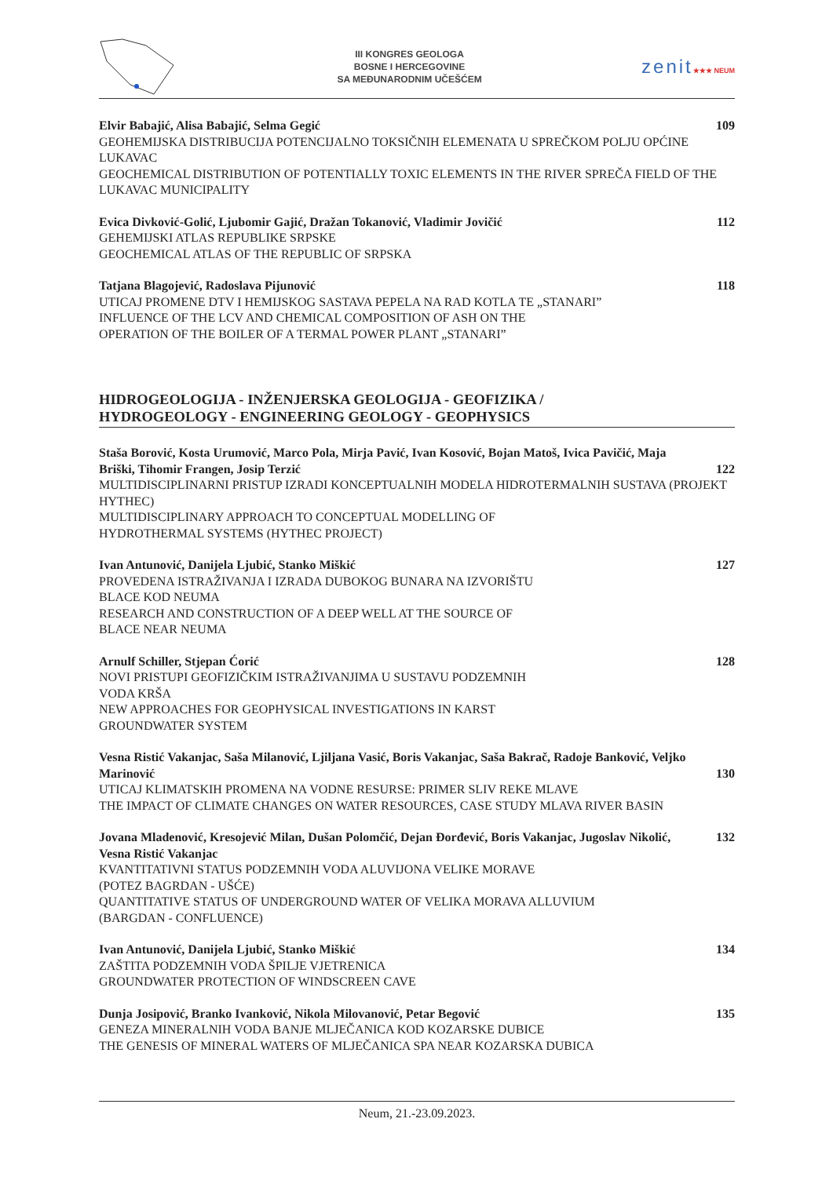III KONGRES GEOLOGA
BOSNE I HERCEGOVINE
SA MEĐUNARODNIM UČEŠĆEM
zenit★★★ NEUM
Elvir Babajić, Alisa Babajić, Selma Gegić 109
GEOHEMIJSKA DISTRIBUCIJA POTENCIJALNO TOKSIČNIH ELEMENATA U SPREČKOM POLJU OPĆINE LUKAVAC
GEOCHEMICAL DISTRIBUTION OF POTENTIALLY TOXIC ELEMENTS IN THE RIVER SPREČA FIELD OF THE LUKAVAC MUNICIPALITY
Evica Divković-Golić, Ljubomir Gajić, Dražan Tokanović, Vladimir Jovičić 112
GEHEMIJSKI ATLAS REPUBLIKE SRPSKE
GEOCHEMICAL ATLAS OF THE REPUBLIC OF SRPSKA
Tatjana Blagojević, Radoslava Pijunović 118
UTICAJ PROMENE DTV I HEMIJSKOG SASTAVA PEPELA NA RAD KOTLA TE „STANARI”
INFLUENCE OF THE LCV AND CHEMICAL COMPOSITION OF ASH ON THE
OPERATION OF THE BOILER OF A TERMAL POWER PLANT „STANARI”
HIDROGEOLOGIJA - INŽENJERSKA GEOLOGIJA - GEOFIZIKA /
HYDROGEOLOGY - ENGINEERING GEOLOGY - GEOPHYSICS
Staša Borović, Kosta Urumović, Marco Pola, Mirja Pavić, Ivan Kosović, Bojan Matoš, Ivica Pavičić, Maja Briški, Tihomir Frangen, Josip Terzić 122
MULTIDISCIPLINARNI PRISTUP IZRADI KONCEPTUALNIH MODELA HIDROTERMALNIH SUSTAVA (PROJEKT HYTHEC)
MULTIDISCIPLINARY APPROACH TO CONCEPTUAL MODELLING OF
HYDROTHERMAL SYSTEMS (HYTHEC PROJECT)
Ivan Antunović, Danijela Ljubić, Stanko Miškić 127
PROVEDENA ISTRAŽIVANJA I IZRADA DUBOKOG BUNARA NA IZVORIŠTU
BLACE KOD NEUMA
RESEARCH AND CONSTRUCTION OF A DEEP WELL AT THE SOURCE OF
BLACE NEAR NEUMA
Arnulf Schiller, Stjepan Ćorić 128
NOVI PRISTUPI GEOFIZIČKIM ISTRAŽIVANJIMA U SUSTAVU PODZEMNIH
VODA KRŠA
NEW APPROACHES FOR GEOPHYSICAL INVESTIGATIONS IN KARST
GROUNDWATER SYSTEM
Vesna Ristić Vakanjac, Saša Milanović, Ljiljana Vasić, Boris Vakanjac, Saša Bakrač, Radoje Banković, Veljko Marinović 130
UTICAJ KLIMATSKIH PROMENA NA VODNE RESURSE: PRIMER SLIV REKE MLAVE
THE IMPACT OF CLIMATE CHANGES ON WATER RESOURCES, CASE STUDY MLAVA RIVER BASIN
Jovana Mladenović, Kresojević Milan, Dušan Polomčić, Dejan Đorđević, Boris Vakanjac, Jugoslav Nikolić, Vesna Ristić Vakanjac 132
KVANTITATIVNI STATUS PODZEMNIH VODA ALUVIJONA VELIKE MORAVE
(POTEZ BAGRDAN - UŠĆE)
QUANTITATIVE STATUS OF UNDERGROUND WATER OF VELIKA MORAVA ALLUVIUM
(BARGDAN - CONFLUENCE)
Ivan Antunović, Danijela Ljubić, Stanko Miškić 134
ZAŠTITA PODZEMNIH VODA ŠPILJE VJETRENICA
GROUNDWATER PROTECTION OF WINDSCREEN CAVE
Dunja Josipović, Branko Ivanković, Nikola Milovanović, Petar Begović 135
GENEZA MINERALNIH VODA BANJE MLJEČANICA KOD KOZARSKE DUBICE
THE GENESIS OF MINERAL WATERS OF MLJEČANICA SPA NEAR KOZARSKA DUBICA
Neum, 21.-23.09.2023.